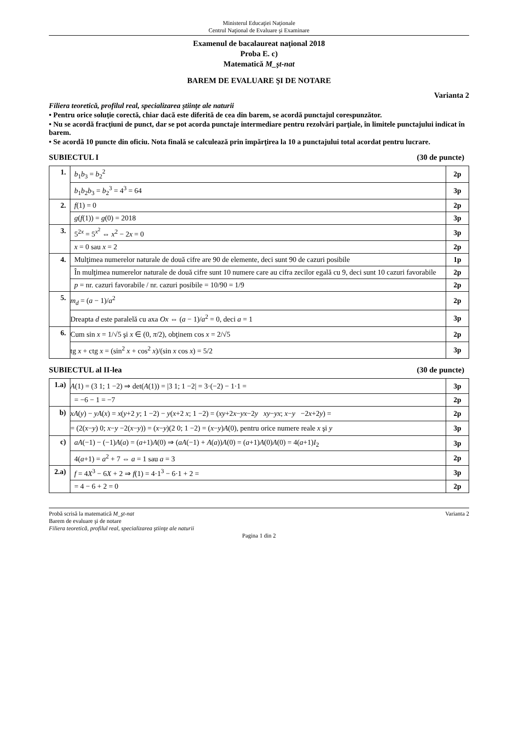Ministerul Educaţiei Naţionale
Centrul Naţional de Evaluare şi Examinare
Examenul de bacalaureat naţional 2018
Proba E. c)
Matematică M_şt-nat
BAREM DE EVALUARE ŞI DE NOTARE
Varianta 2
Filiera teoretică, profilul real, specializarea ştiinţe ale naturii
• Pentru orice soluţie corectă, chiar dacă este diferită de cea din barem, se acordă punctajul corespunzător.
• Nu se acordă fracţiuni de punct, dar se pot acorda punctaje intermediare pentru rezolvări parţiale, în limitele punctajului indicat în barem.
• Se acordă 10 puncte din oficiu. Nota finală se calculează prin împărţirea la 10 a punctajului total acordat pentru lucrare.
SUBIECTUL I (30 de puncte)
| 1. | b<sub>1</sub> b<sub>3</sub> = b<sub>2</sub><sup>2</sup> | 2p |
| | b<sub>1</sub> b<sub>2</sub> b<sub>3</sub> = b<sub>2</sub><sup>3</sup> = 4<sup>3</sup> = 64 | 3p |
| 2. | f (1) = 0 | 2p |
| | g ( f (1)) = g (0) = 2018 | 3p |
| 3. | 5<sup>2x</sup> = 5<sup>x<sup>2</sup></sup> ⇔ x<sup>2</sup> − 2 x = 0 | 3p |
| | x = 0 sau x = 2 | 2p |
| 4. | Mulţimea numerelor naturale de două cifre are 90 de elemente, deci sunt 90 de cazuri posibile | 1p |
| | În mulţimea numerelor naturale de două cifre sunt 10 numere care au cifra zecilor egală cu 9, deci sunt 10 cazuri favorabile | 2p |
| | p = nr. cazuri favorabile / nr. cazuri posibile = 10/90 = 1/9 | 2p |
| 5. | m<sub>d</sub> = ( a − 1)/ a<sup>2</sup> | 2p |
| | Dreapta d este paralelă cu axa Ox ⇔ ( a − 1)/ a<sup>2</sup> = 0, deci a = 1 | 3p |
| 6. | Cum sin x = 1/√5 şi x ∈ (0, π /2), obţinem cos x = 2/√5 | 2p |
| | tg x + ctg x = (sin<sup>2</sup> x + cos<sup>2</sup> x )/(sin x cos x ) = 5/2 | 3p |
SUBIECTUL al II-lea (30 de puncte)
| 1.a) | A (1) = (3 1; 1 −2) ⇒ det( A (1)) = /3 1; 1 −2/ = 3·(−2) − 1·1 = | 3p |
| | = −6 − 1 = −7 | 2p |
| b) | xA ( y ) − yA ( x ) = x ( y +2 y ; 1 −2) − y ( x +2 x ; 1 −2) = ( xy +2 x − yx −2 y xy − yx ; x − y −2 x +2 y ) = | 2p |
| | = (2( x − y ) 0; x − y −2( x − y )) = ( x − y )(2 0; 1 −2) = ( x − y ) A (0), pentru orice numere reale x şi y | 3p |
| c) | aA (−1) − (−1) A ( a ) = ( a +1) A (0) ⇒ ( aA (−1) + A ( a )) A (0) = ( a +1) A (0) A (0) = 4( a +1) I<sub>2</sub> | 3p |
| | 4( a +1) = a<sup>2</sup> + 7 ⇔ a = 1 sau a = 3 | 2p |
| 2.a) | f = 4 X<sup>3</sup> − 6 X + 2 ⇒ f (1) = 4·1<sup>3</sup> − 6·1 + 2 = | 3p |
| | = 4 − 6 + 2 = 0 | 2p |
Probă scrisă la matematică M_şt-nat Varianta 2
Barem de evaluare şi de notare
Filiera teoretică, profilul real, specializarea ştiinţe ale naturii
Pagina 1 din 2